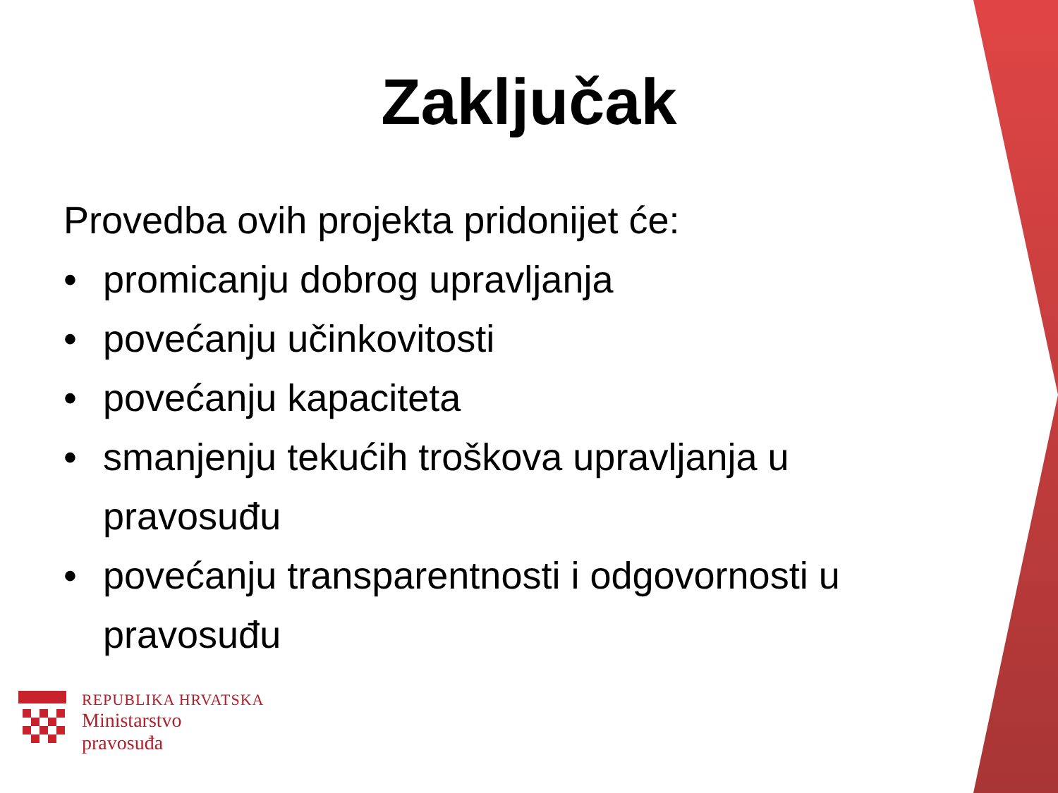Zaključak
Provedba ovih projekta pridonijet će:
• promicanju dobrog upravljanja
• povećanju učinkovitosti
• povećanju kapaciteta
• smanjenju tekućih troškova upravljanja u pravosuđu
• povećanju transparentnosti i odgovornosti u pravosuđu
REPUBLIKA HRVATSKA
Ministarstvo
pravosuđa